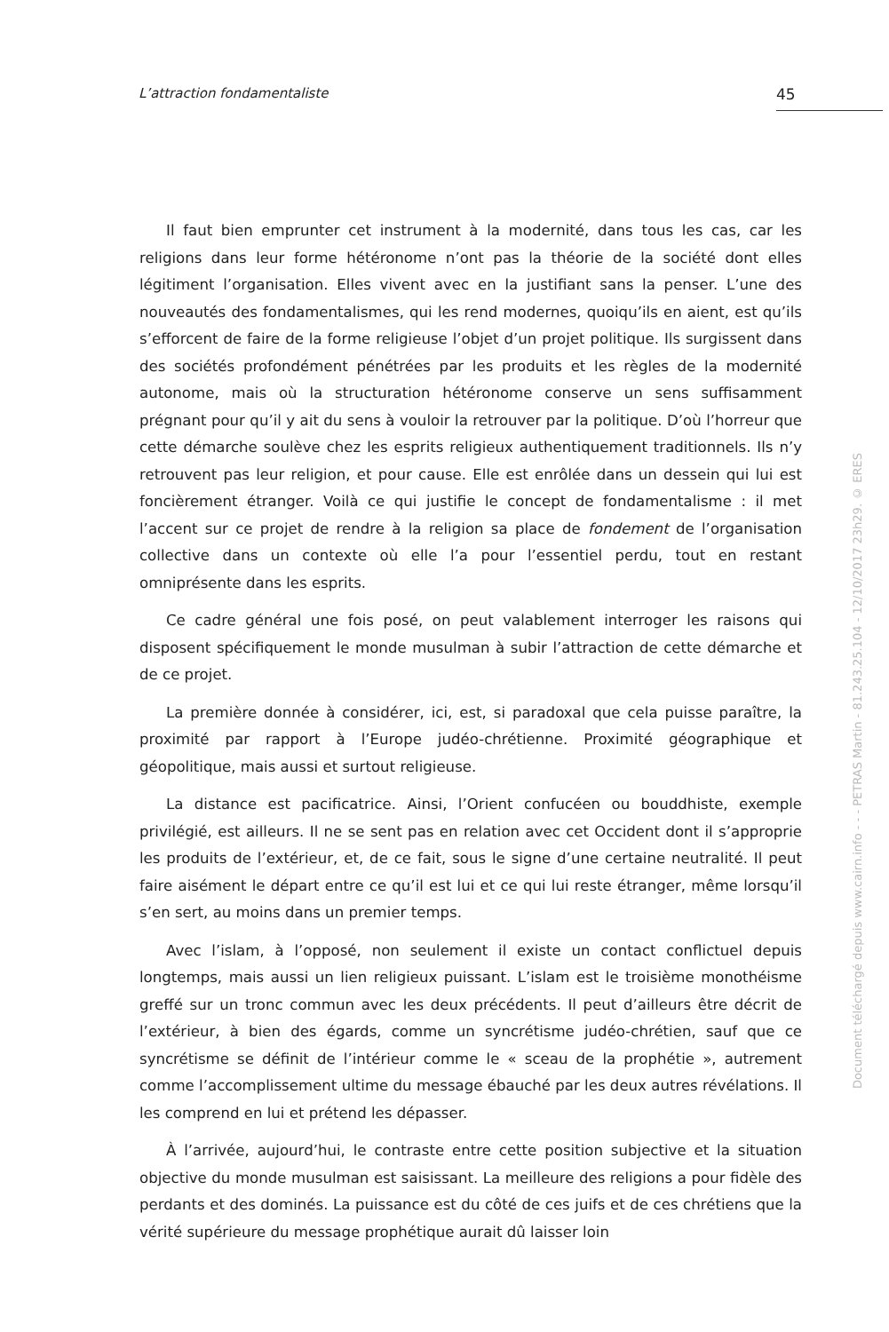L’attraction fondamentaliste 45
Il faut bien emprunter cet instrument à la modernité, dans tous les cas, car les religions dans leur forme hétéronome n’ont pas la théorie de la société dont elles légitiment l’organisation. Elles vivent avec en la justifiant sans la penser. L’une des nouveautés des fondamentalismes, qui les rend modernes, quoiqu’ils en aient, est qu’ils s’efforcent de faire de la forme religieuse l’objet d’un projet politique. Ils surgissent dans des sociétés profondément pénétrées par les produits et les règles de la modernité autonome, mais où la structuration hétéronome conserve un sens suffisamment prégnant pour qu’il y ait du sens à vouloir la retrouver par la politique. D’où l’horreur que cette démarche soulève chez les esprits religieux authentiquement traditionnels. Ils n’y retrouvent pas leur religion, et pour cause. Elle est enrôlée dans un dessein qui lui est foncièrement étranger. Voilà ce qui justifie le concept de fondamentalisme : il met l’accent sur ce projet de rendre à la religion sa place de fondement de l’organisation collective dans un contexte où elle l’a pour l’essentiel perdu, tout en restant omniprésente dans les esprits.
Ce cadre général une fois posé, on peut valablement interroger les raisons qui disposent spécifiquement le monde musulman à subir l’attraction de cette démarche et de ce projet.
La première donnée à considérer, ici, est, si paradoxal que cela puisse paraître, la proximité par rapport à l’Europe judéo-chrétienne. Proximité géographique et géopolitique, mais aussi et surtout religieuse.
La distance est pacificatrice. Ainsi, l’Orient confucéen ou bouddhiste, exemple privilégié, est ailleurs. Il ne se sent pas en relation avec cet Occident dont il s’approprie les produits de l’extérieur, et, de ce fait, sous le signe d’une certaine neutralité. Il peut faire aisément le départ entre ce qu’il est lui et ce qui lui reste étranger, même lorsqu’il s’en sert, au moins dans un premier temps.
Avec l’islam, à l’opposé, non seulement il existe un contact conflictuel depuis longtemps, mais aussi un lien religieux puissant. L’islam est le troisième monothéisme greffé sur un tronc commun avec les deux précédents. Il peut d’ailleurs être décrit de l’extérieur, à bien des égards, comme un syncrétisme judéo-chrétien, sauf que ce syncrétisme se définit de l’intérieur comme le « sceau de la prophétie », autrement comme l’accomplissement ultime du message ébauché par les deux autres révélations. Il les comprend en lui et prétend les dépasser.
À l’arrivée, aujourd’hui, le contraste entre cette position subjective et la situation objective du monde musulman est saisissant. La meilleure des religions a pour fidèle des perdants et des dominés. La puissance est du côté de ces juifs et de ces chrétiens que la vérité supérieure du message prophétique aurait dû laisser loin
Document téléchargé depuis www.cairn.info - - - PETRAS Martin - 81.243.25.104 - 12/10/2017 23h29. © ERES